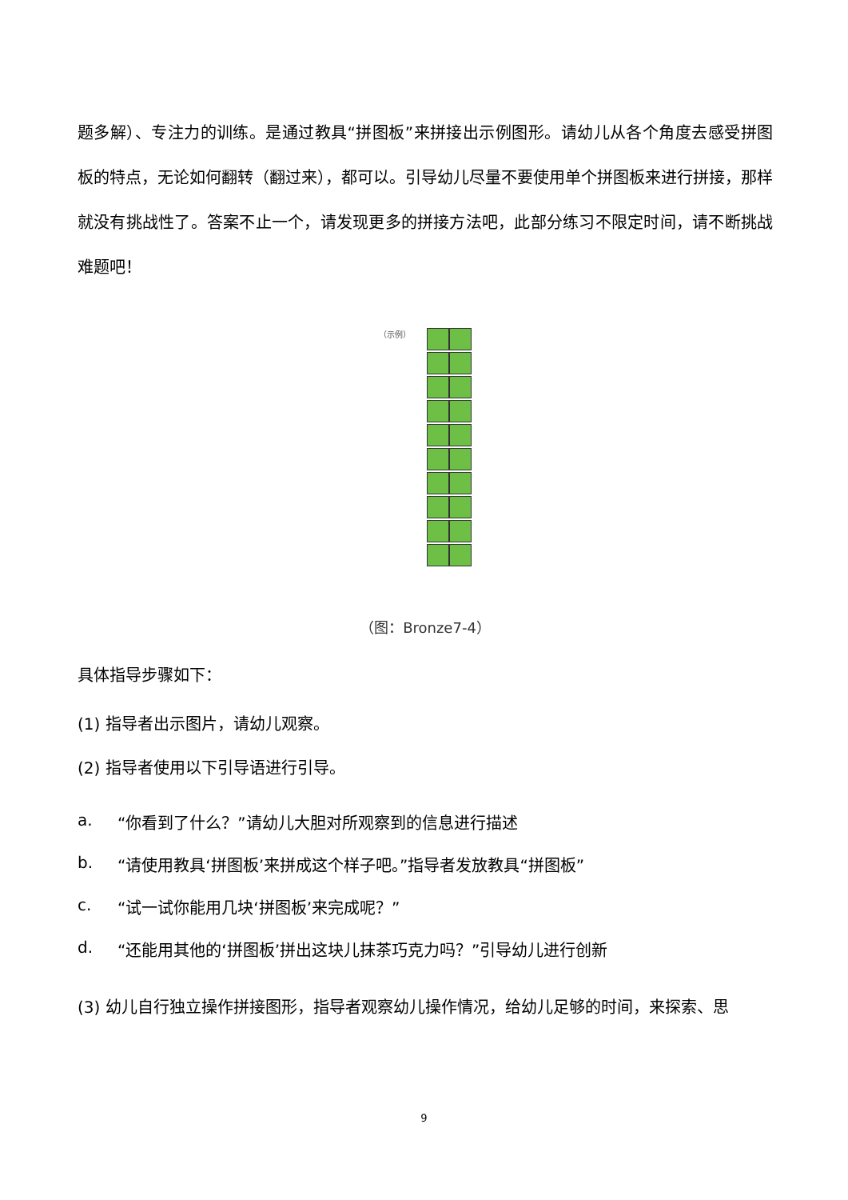题多解）、专注力的训练。是通过教具“拼图板”来拼接出示例图形。请幼儿从各个角度去感受拼图板的特点，无论如何翻转（翻过来），都可以。引导幼儿尽量不要使用单个拼图板来进行拼接，那样就没有挑战性了。答案不止一个，请发现更多的拼接方法吧，此部分练习不限定时间，请不断挑战难题吧！
（示例）
（图：Bronze7-4）
具体指导步骤如下：
(1) 指导者出示图片，请幼儿观察。
(2) 指导者使用以下引导语进行引导。
a. “你看到了什么？”请幼儿大胆对所观察到的信息进行描述
b. “请使用教具‘拼图板’来拼成这个样子吧。”指导者发放教具“拼图板”
c. “试一试你能用几块‘拼图板’来完成呢？”
d. “还能用其他的‘拼图板’拼出这块儿抹茶巧克力吗？”引导幼儿进行创新
(3) 幼儿自行独立操作拼接图形，指导者观察幼儿操作情况，给幼儿足够的时间，来探索、思
9